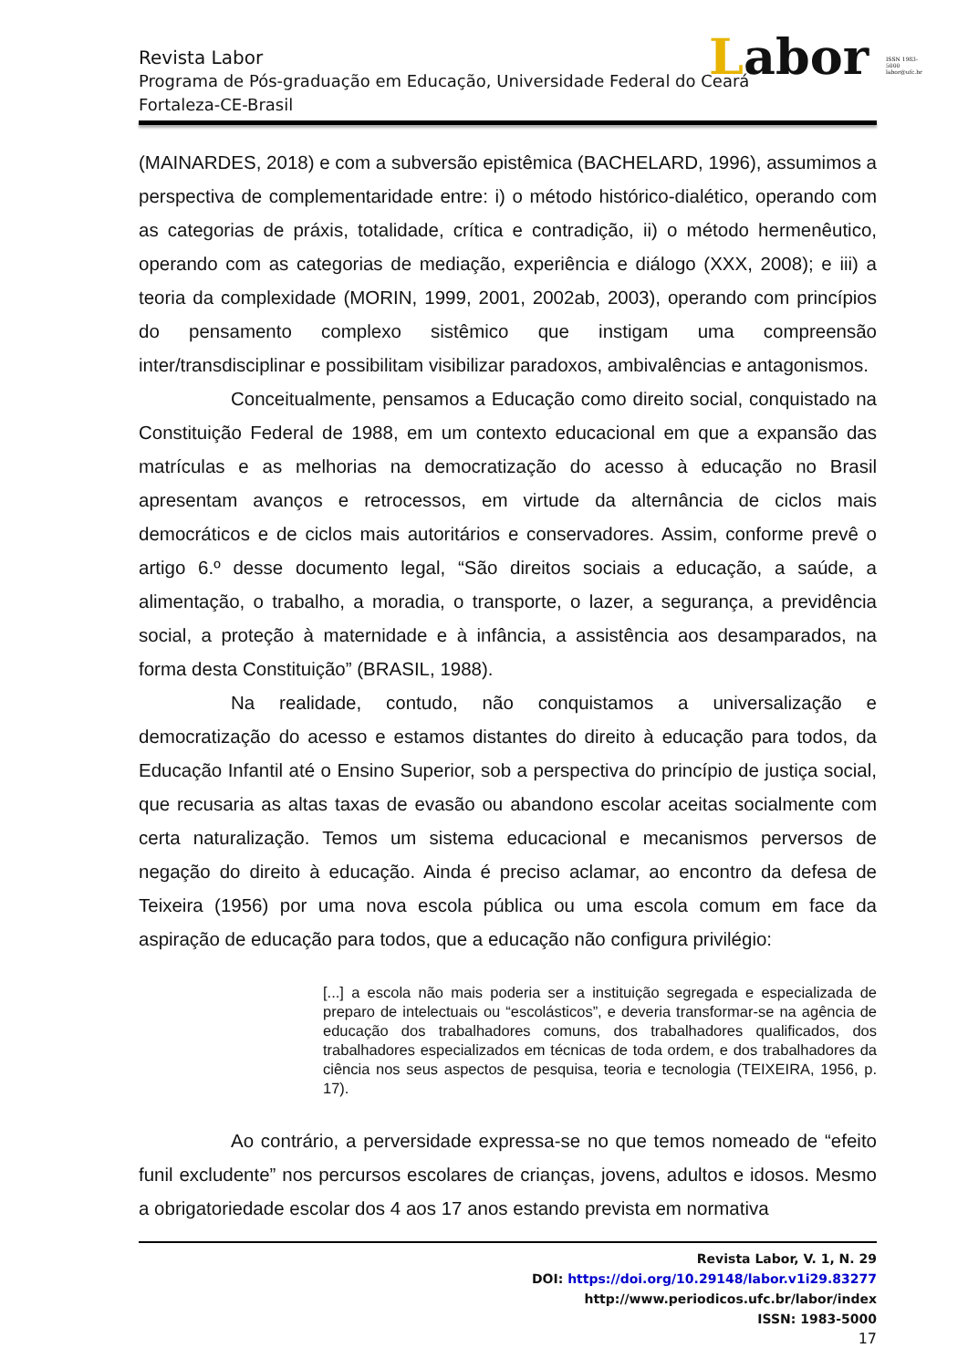Labor ISSN 1983-5000 labor@ufc.br
Revista Labor
Programa de Pós-graduação em Educação, Universidade Federal do Ceará
Fortaleza-CE-Brasil
(MAINARDES, 2018) e com a subversão epistêmica (BACHELARD, 1996), assumimos a perspectiva de complementaridade entre: i) o método histórico-dialético, operando com as categorias de práxis, totalidade, crítica e contradição, ii) o método hermenêutico, operando com as categorias de mediação, experiência e diálogo (XXX, 2008); e iii) a teoria da complexidade (MORIN, 1999, 2001, 2002ab, 2003), operando com princípios do pensamento complexo sistêmico que instigam uma compreensão inter/transdisciplinar e possibilitam visibilizar paradoxos, ambivalências e antagonismos.
Conceitualmente, pensamos a Educação como direito social, conquistado na Constituição Federal de 1988, em um contexto educacional em que a expansão das matrículas e as melhorias na democratização do acesso à educação no Brasil apresentam avanços e retrocessos, em virtude da alternância de ciclos mais democráticos e de ciclos mais autoritários e conservadores. Assim, conforme prevê o artigo 6.º desse documento legal, “São direitos sociais a educação, a saúde, a alimentação, o trabalho, a moradia, o transporte, o lazer, a segurança, a previdência social, a proteção à maternidade e à infância, a assistência aos desamparados, na forma desta Constituição” (BRASIL, 1988).
Na realidade, contudo, não conquistamos a universalização e democratização do acesso e estamos distantes do direito à educação para todos, da Educação Infantil até o Ensino Superior, sob a perspectiva do princípio de justiça social, que recusaria as altas taxas de evasão ou abandono escolar aceitas socialmente com certa naturalização. Temos um sistema educacional e mecanismos perversos de negação do direito à educação. Ainda é preciso aclamar, ao encontro da defesa de Teixeira (1956) por uma nova escola pública ou uma escola comum em face da aspiração de educação para todos, que a educação não configura privilégio:
[...] a escola não mais poderia ser a instituição segregada e especializada de preparo de intelectuais ou “escolásticos”, e deveria transformar-se na agência de educação dos trabalhadores comuns, dos trabalhadores qualificados, dos trabalhadores especializados em técnicas de toda ordem, e dos trabalhadores da ciência nos seus aspectos de pesquisa, teoria e tecnologia (TEIXEIRA, 1956, p. 17).
Ao contrário, a perversidade expressa-se no que temos nomeado de “efeito funil excludente” nos percursos escolares de crianças, jovens, adultos e idosos. Mesmo a obrigatoriedade escolar dos 4 aos 17 anos estando prevista em normativa
Revista Labor, V. 1, N. 29
DOI: https://doi.org/10.29148/labor.v1i29.83277
http://www.periodicos.ufc.br/labor/index
ISSN: 1983-5000
17